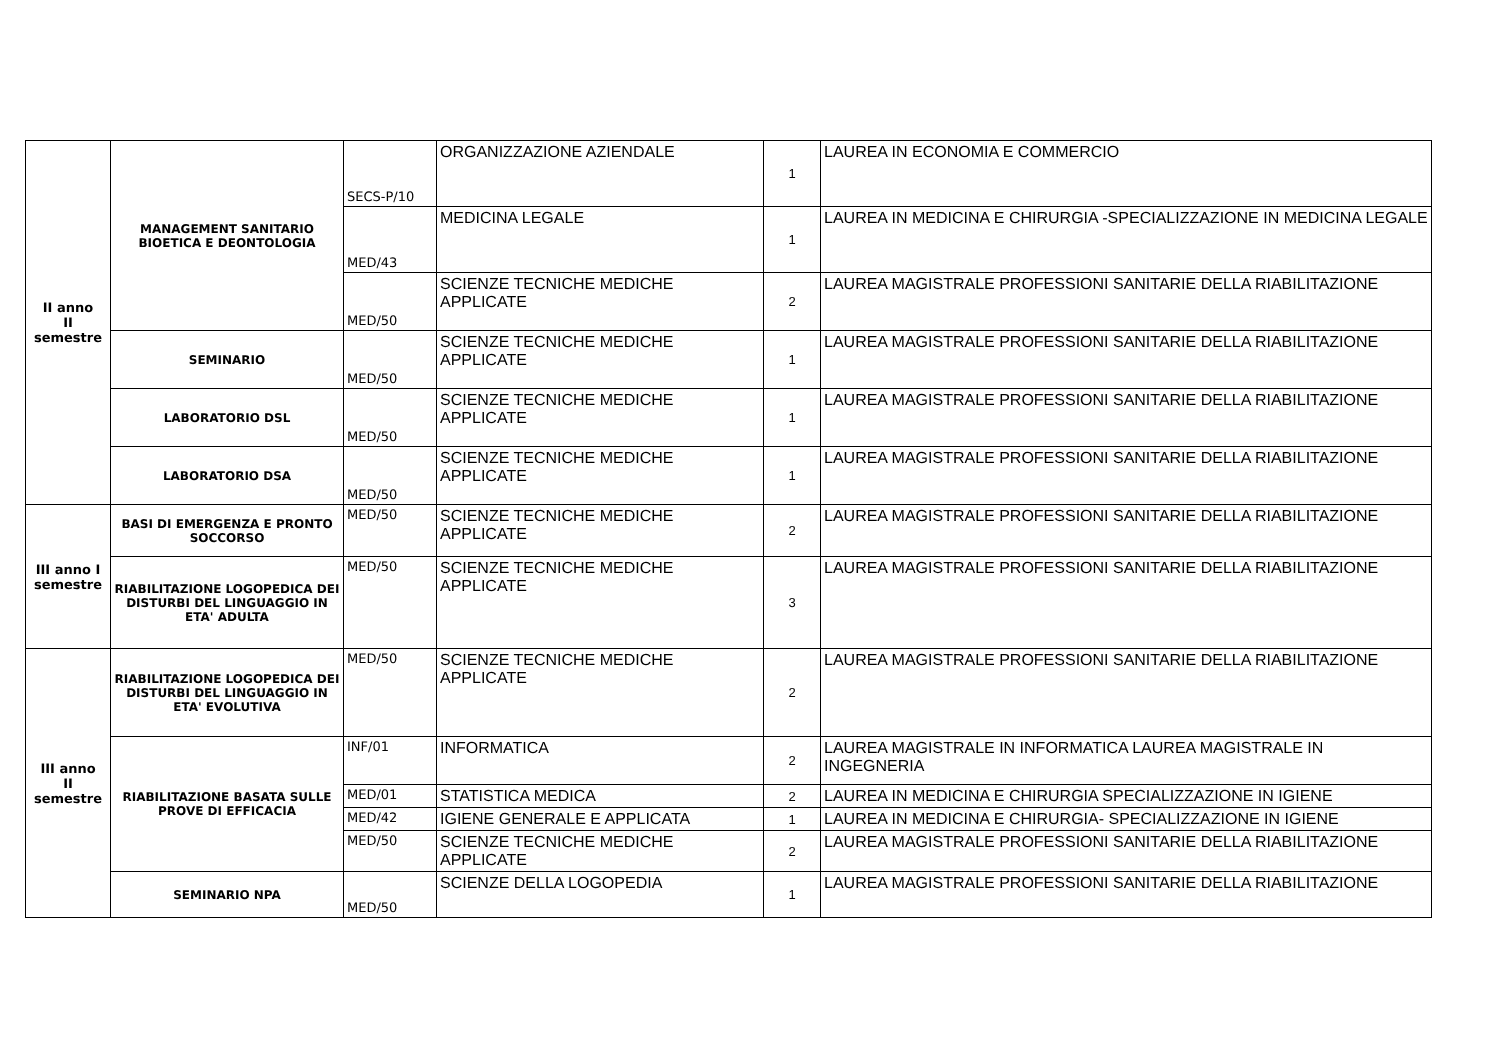| II anno II semestre | MANAGEMENT SANITARIO BIOETICA E DEONTOLOGIA | SECS-P/10 | ORGANIZZAZIONE AZIENDALE | 1 | LAUREA IN ECONOMIA E COMMERCIO |
| | | MED/43 | MEDICINA LEGALE | 1 | LAUREA IN MEDICINA E CHIRURGIA -SPECIALIZZAZIONE IN MEDICINA LEGALE |
| | | MED/50 | SCIENZE TECNICHE MEDICHE APPLICATE | 2 | LAUREA MAGISTRALE PROFESSIONI SANITARIE DELLA RIABILITAZIONE |
| | SEMINARIO | MED/50 | SCIENZE TECNICHE MEDICHE APPLICATE | 1 | LAUREA MAGISTRALE PROFESSIONI SANITARIE DELLA RIABILITAZIONE |
| | LABORATORIO DSL | MED/50 | SCIENZE TECNICHE MEDICHE APPLICATE | 1 | LAUREA MAGISTRALE PROFESSIONI SANITARIE DELLA RIABILITAZIONE |
| | LABORATORIO DSA | MED/50 | SCIENZE TECNICHE MEDICHE APPLICATE | 1 | LAUREA MAGISTRALE PROFESSIONI SANITARIE DELLA RIABILITAZIONE |
| III anno I semestre | BASI DI EMERGENZA E PRONTO SOCCORSO | MED/50 | SCIENZE TECNICHE MEDICHE APPLICATE | 2 | LAUREA MAGISTRALE PROFESSIONI SANITARIE DELLA RIABILITAZIONE |
| | RIABILITAZIONE LOGOPEDICA DEI DISTURBI DEL LINGUAGGIO IN ETA' ADULTA | MED/50 | SCIENZE TECNICHE MEDICHE APPLICATE | 3 | LAUREA MAGISTRALE PROFESSIONI SANITARIE DELLA RIABILITAZIONE |
| III anno II semestre | RIABILITAZIONE LOGOPEDICA DEI DISTURBI DEL LINGUAGGIO IN ETA' EVOLUTIVA | MED/50 | SCIENZE TECNICHE MEDICHE APPLICATE | 2 | LAUREA MAGISTRALE PROFESSIONI SANITARIE DELLA RIABILITAZIONE |
| | RIABILITAZIONE BASATA SULLE PROVE DI EFFICACIA | INF/01 | INFORMATICA | 2 | LAUREA MAGISTRALE IN INFORMATICA LAUREA MAGISTRALE IN INGEGNERIA |
| | | MED/01 | STATISTICA MEDICA | 2 | LAUREA IN MEDICINA E CHIRURGIA SPECIALIZZAZIONE IN IGIENE |
| | | MED/42 | IGIENE GENERALE E APPLICATA | 1 | LAUREA IN MEDICINA E CHIRURGIA- SPECIALIZZAZIONE IN IGIENE |
| | | MED/50 | SCIENZE TECNICHE MEDICHE APPLICATE | 2 | LAUREA MAGISTRALE PROFESSIONI SANITARIE DELLA RIABILITAZIONE |
| | SEMINARIO NPA | MED/50 | SCIENZE DELLA LOGOPEDIA | 1 | LAUREA MAGISTRALE PROFESSIONI SANITARIE DELLA RIABILITAZIONE |